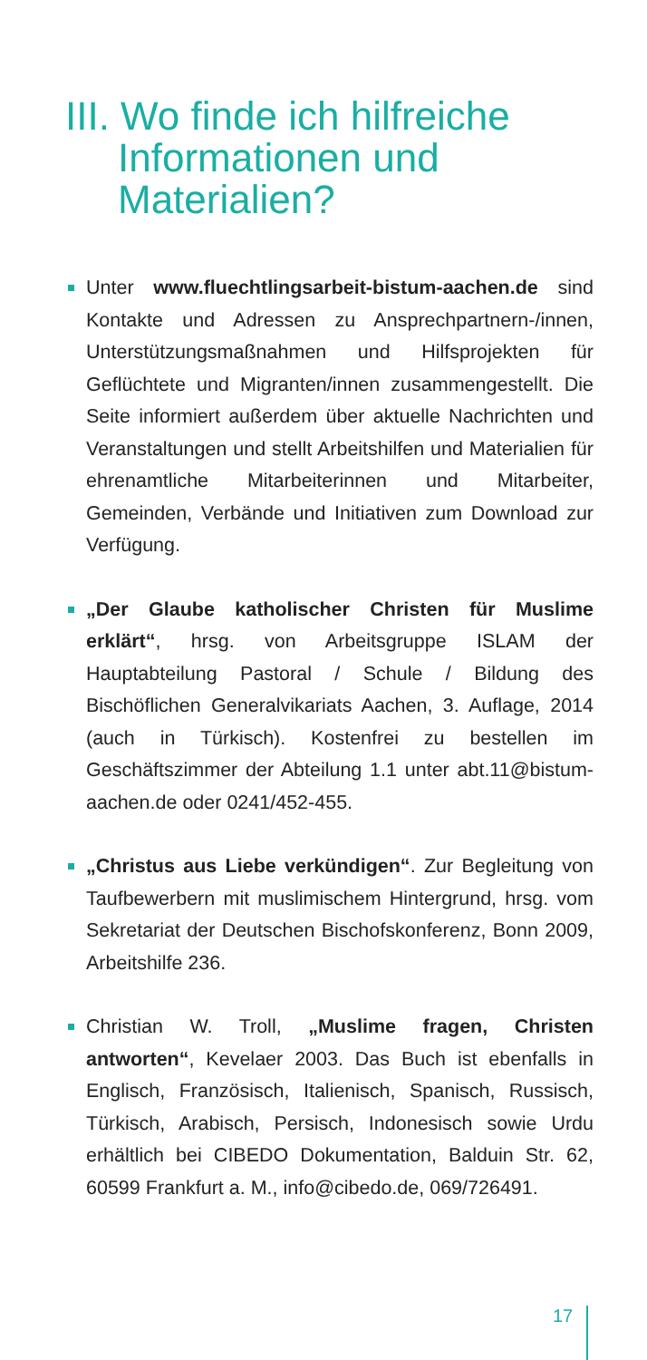III. Wo finde ich hilfreiche
Informationen und
Materialien?
Unter www.fluechtlingsarbeit-bistum-aachen.de sind Kontakte und Adressen zu Ansprechpartnern-/innen, Unterstützungsmaßnahmen und Hilfsprojekten für Geflüchtete und Migranten/innen zusammengestellt. Die Seite informiert außerdem über aktuelle Nachrichten und Veranstaltungen und stellt Arbeitshilfen und Materialien für ehrenamtliche Mitarbeiterinnen und Mitarbeiter, Gemeinden, Verbände und Initiativen zum Download zur Verfügung.
„Der Glaube katholischer Christen für Muslime erklärt“, hrsg. von Arbeitsgruppe ISLAM der Hauptabteilung Pastoral / Schule / Bildung des Bischöflichen Generalvikariats Aachen, 3. Auflage, 2014 (auch in Türkisch). Kostenfrei zu bestellen im Geschäftszimmer der Abteilung 1.1 unter abt.11@bistum-aachen.de oder 0241/452-455.
„Christus aus Liebe verkündigen“. Zur Begleitung von Taufbewerbern mit muslimischem Hintergrund, hrsg. vom Sekretariat der Deutschen Bischofskonferenz, Bonn 2009, Arbeitshilfe 236.
Christian W. Troll, „Muslime fragen, Christen antworten“, Kevelaer 2003. Das Buch ist ebenfalls in Englisch, Französisch, Italienisch, Spanisch, Russisch, Türkisch, Arabisch, Persisch, Indonesisch sowie Urdu erhältlich bei CIBEDO Dokumentation, Balduin Str. 62, 60599 Frankfurt a. M., info@cibedo.de, 069/726491.
17